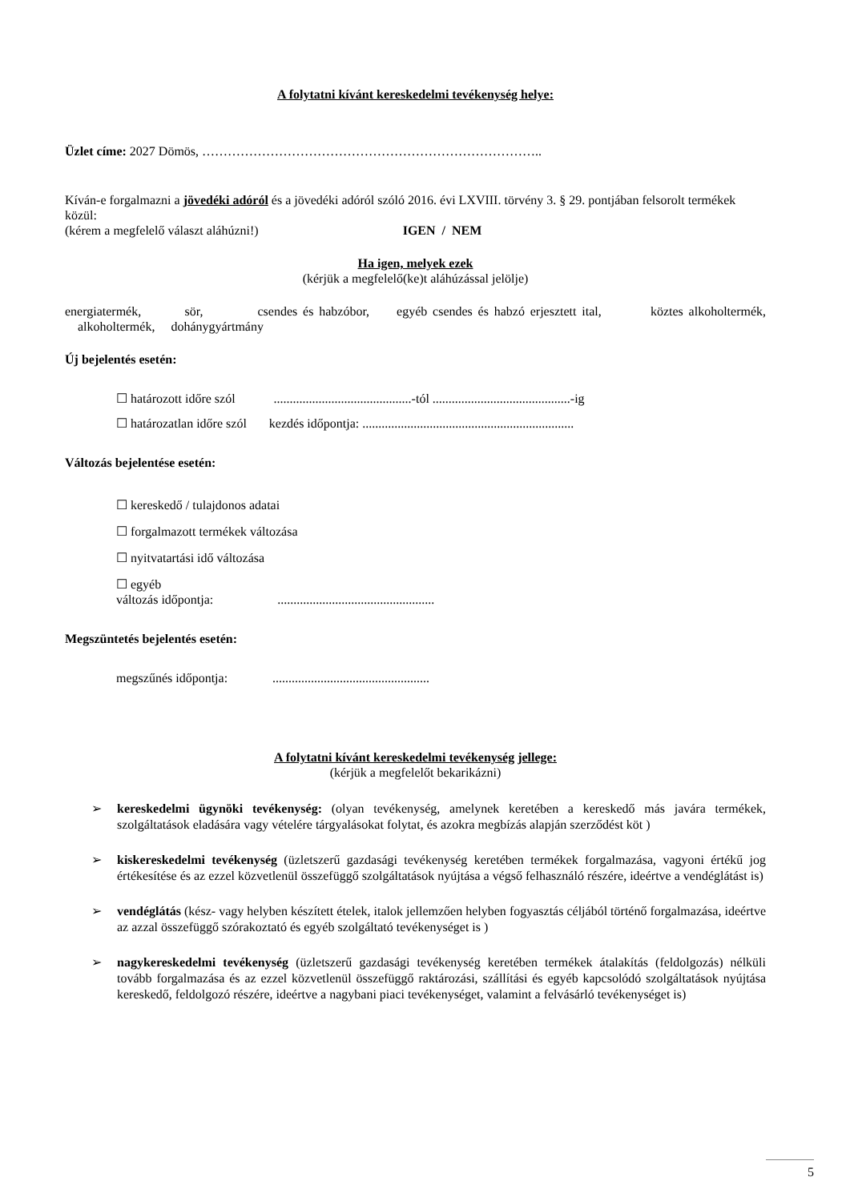A folytatni kívánt kereskedelmi tevékenység helye:
Üzlet címe: 2027 Dömös, ……………………………………………………………………..
Kíván-e forgalmazni a jövedéki adóról és a jövedéki adóról szóló 2016. évi LXVIII. törvény 3. § 29. pontjában felsorolt termékek közül:
(kérem a megfelelő választ aláhúzni!) IGEN / NEM
Ha igen, melyek ezek
(kérjük a megfelelő(ke)t aláhúzással jelölje)
energiatermék, sör, csendes és habzóbor, egyéb csendes és habzó erjesztett ital, köztes alkoholtermék, alkoholtermék, dohánygyártmány
Új bejelentés esetén:
☐ határozott időre szól ...........................................-tól ...........................................-ig
☐ határozatlan időre szól kezdés időpontja: ..................................................................
Változás bejelentése esetén:
☐ kereskedő / tulajdonos adatai
☐ forgalmazott termékek változása
☐ nyitvatartási idő változása
☐ egyéb
változás időpontja: .................................................
Megszüntetés bejelentés esetén:
megszűnés időpontja: .................................................
A folytatni kívánt kereskedelmi tevékenység jellege:
(kérjük a megfelelőt bekarikázni)
➢ kereskedelmi ügynöki tevékenység: (olyan tevékenység, amelynek keretében a kereskedő más javára termékek, szolgáltatások eladására vagy vételére tárgyalásokat folytat, és azokra megbízás alapján szerződést köt )
➢ kiskereskedelmi tevékenység (üzletszerű gazdasági tevékenység keretében termékek forgalmazása, vagyoni értékű jog értékesítése és az ezzel közvetlenül összefüggő szolgáltatások nyújtása a végső felhasználó részére, ideértve a vendéglátást is)
➢ vendéglátás (kész- vagy helyben készített ételek, italok jellemzően helyben fogyasztás céljából történő forgalmazása, ideértve az azzal összefüggő szórakoztató és egyéb szolgáltató tevékenységet is )
➢ nagykereskedelmi tevékenység (üzletszerű gazdasági tevékenység keretében termékek átalakítás (feldolgozás) nélküli tovább forgalmazása és az ezzel közvetlenül összefüggő raktározási, szállítási és egyéb kapcsolódó szolgáltatások nyújtása kereskedő, feldolgozó részére, ideértve a nagybani piaci tevékenységet, valamint a felvásárló tevékenységet is)
5